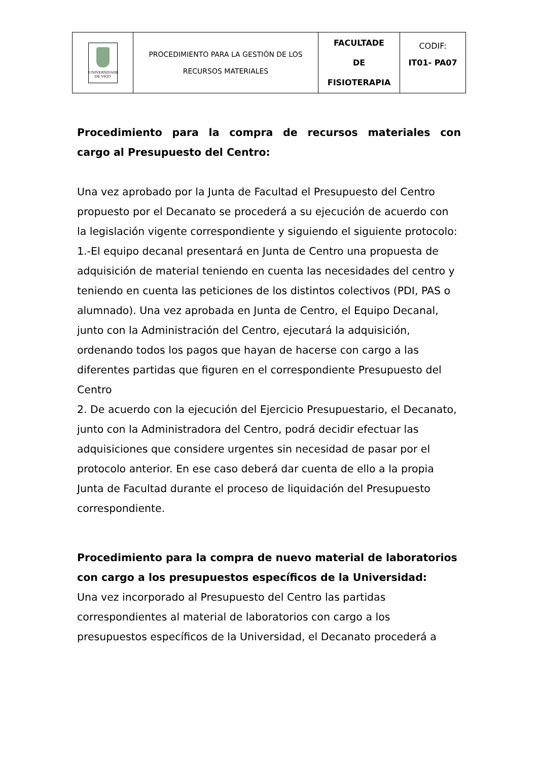| UNIVERSIDADE DE VIGO | PROCEDIMIENTO PARA LA GESTIÓN DE LOS RECURSOS MATERIALES | FACULTADE DE FISIOTERAPIA | CODIF: IT01- PA07 |
Procedimiento para la compra de recursos materiales con
cargo al Presupuesto del Centro:
Una vez aprobado por la Junta de Facultad el Presupuesto del Centro propuesto por el Decanato se procederá a su ejecución de acuerdo con la legislación vigente correspondiente y siguiendo el siguiente protocolo:
1.-El equipo decanal presentará en Junta de Centro una propuesta de adquisición de material teniendo en cuenta las necesidades del centro y teniendo en cuenta las peticiones de los distintos colectivos (PDI, PAS o alumnado). Una vez aprobada en Junta de Centro, el Equipo Decanal, junto con la Administración del Centro, ejecutará la adquisición, ordenando todos los pagos que hayan de hacerse con cargo a las diferentes partidas que figuren en el correspondiente Presupuesto del Centro
2. De acuerdo con la ejecución del Ejercicio Presupuestario, el Decanato, junto con la Administradora del Centro, podrá decidir efectuar las adquisiciones que considere urgentes sin necesidad de pasar por el protocolo anterior. En ese caso deberá dar cuenta de ello a la propia Junta de Facultad durante el proceso de liquidación del Presupuesto correspondiente.
Procedimiento para la compra de nuevo material de laboratorios con cargo a los presupuestos específicos de la Universidad:
Una vez incorporado al Presupuesto del Centro las partidas correspondientes al material de laboratorios con cargo a los presupuestos específicos de la Universidad, el Decanato procederá a